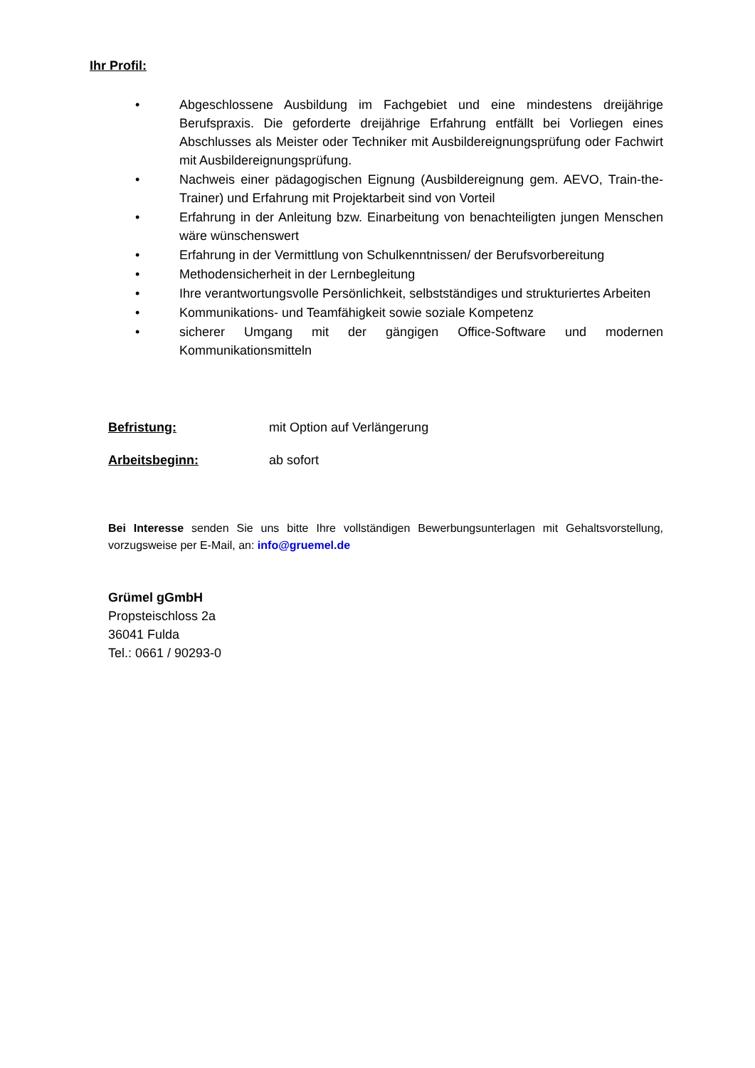Ihr Profil:
• Abgeschlossene Ausbildung im Fachgebiet und eine mindestens dreijährige Berufspraxis. Die geforderte dreijährige Erfahrung entfällt bei Vorliegen eines Abschlusses als Meister oder Techniker mit Ausbildereignungsprüfung oder Fachwirt mit Ausbildereignungsprüfung.
• Nachweis einer pädagogischen Eignung (Ausbildereignung gem. AEVO, Train-the-Trainer) und Erfahrung mit Projektarbeit sind von Vorteil
• Erfahrung in der Anleitung bzw. Einarbeitung von benachteiligten jungen Menschen wäre wünschenswert
• Erfahrung in der Vermittlung von Schulkenntnissen/ der Berufsvorbereitung
• Methodensicherheit in der Lernbegleitung
• Ihre verantwortungsvolle Persönlichkeit, selbstständiges und strukturiertes Arbeiten
• Kommunikations- und Teamfähigkeit sowie soziale Kompetenz
• sicherer Umgang mit der gängigen Office-Software und modernen Kommunikationsmitteln
Befristung: mit Option auf Verlängerung
Arbeitsbeginn: ab sofort
Bei Interesse senden Sie uns bitte Ihre vollständigen Bewerbungsunterlagen mit Gehaltsvorstellung, vorzugsweise per E-Mail, an: info@gruemel.de
Grümel gGmbH
Propsteischloss 2a
36041 Fulda
Tel.: 0661 / 90293-0